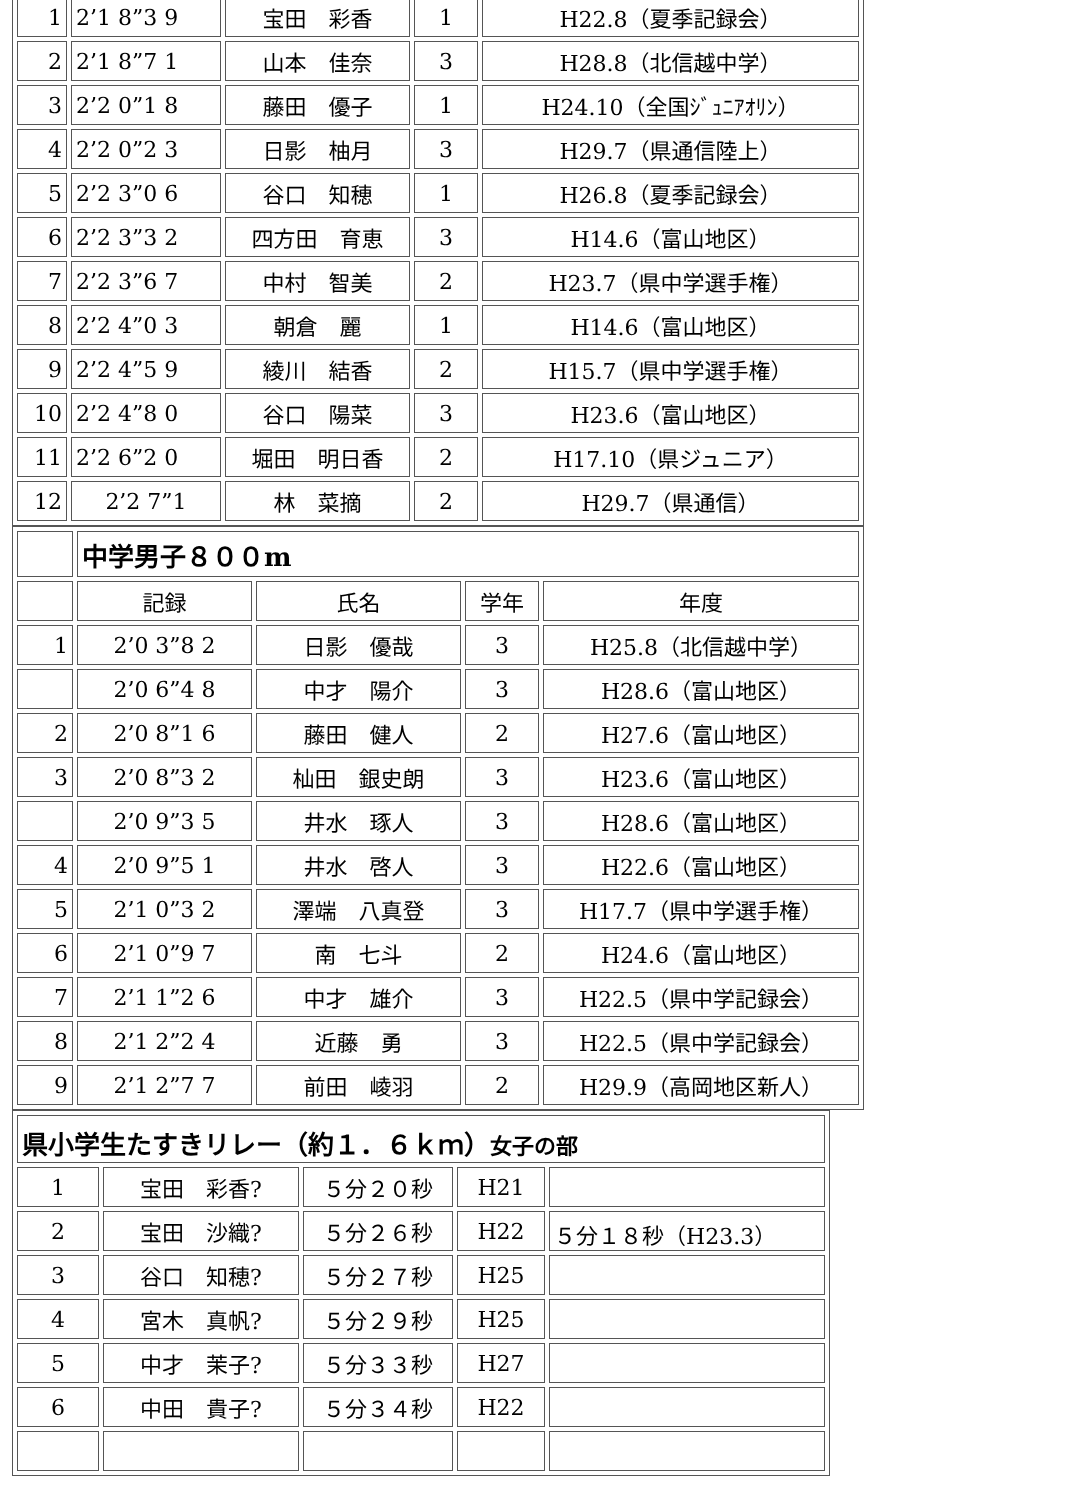| 1 | 2’1 8”3 9 | 宝田 彩香 | 1 | H22.8（夏季記録会） |
| 2 | 2’1 8”7 1 | 山本 佳奈 | 3 | H28.8（北信越中学） |
| 3 | 2’2 0”1 8 | 藤田 優子 | 1 | H24.10（全国ｼﾞｭﾆｱｵﾘﾝ） |
| 4 | 2’2 0”2 3 | 日影 柚月 | 3 | H29.7（県通信陸上） |
| 5 | 2’2 3”0 6 | 谷口 知穂 | 1 | H26.8（夏季記録会） |
| 6 | 2’2 3”3 2 | 四方田 育恵 | 3 | H14.6（富山地区） |
| 7 | 2’2 3”6 7 | 中村 智美 | 2 | H23.7（県中学選手権） |
| 8 | 2’2 4”0 3 | 朝倉 麗 | 1 | H14.6（富山地区） |
| 9 | 2’2 4”5 9 | 綾川 結香 | 2 | H15.7（県中学選手権） |
| 10 | 2’2 4”8 0 | 谷口 陽菜 | 3 | H23.6（富山地区） |
| 11 | 2’2 6”2 0 | 堀田 明日香 | 2 | H17.10（県ジュニア） |
| 12 | 2’2 7”1 | 林 菜摘 | 2 | H29.7（県通信） |
| | 中学男子８００m | | | |
| | 記録 | 氏名 | 学年 | 年度 |
| 1 | 2’0 3”8 2 | 日影 優哉 | 3 | H25.8（北信越中学） |
| | 2’0 6”4 8 | 中才 陽介 | 3 | H28.6（富山地区） |
| 2 | 2’0 8”1 6 | 藤田 健人 | 2 | H27.6（富山地区） |
| 3 | 2’0 8”3 2 | 杣田 銀史朗 | 3 | H23.6（富山地区） |
| | 2’0 9”3 5 | 井水 琢人 | 3 | H28.6（富山地区） |
| 4 | 2’0 9”5 1 | 井水 啓人 | 3 | H22.6（富山地区） |
| 5 | 2’1 0”3 2 | 澤端 八真登 | 3 | H17.7（県中学選手権） |
| 6 | 2’1 0”9 7 | 南 七斗 | 2 | H24.6（富山地区） |
| 7 | 2’1 1”2 6 | 中才 雄介 | 3 | H22.5（県中学記録会） |
| 8 | 2’1 2”2 4 | 近藤 勇 | 3 | H22.5（県中学記録会） |
| 9 | 2’1 2”7 7 | 前田 崚羽 | 2 | H29.9（高岡地区新人） |
| 県小学生たすきリレー（約１．６ｋｍ） 女子の部 | | | | |
| 1 | 宝田 彩香? | ５分２０秒 | H21 | |
| 2 | 宝田 沙織? | ５分２６秒 | H22 | ５分１８秒（H23.3） |
| 3 | 谷口 知穂? | ５分２７秒 | H25 | |
| 4 | 宮木 真帆? | ５分２９秒 | H25 | |
| 5 | 中才 茉子? | ５分３３秒 | H27 | |
| 6 | 中田 貴子? | ５分３４秒 | H22 | |